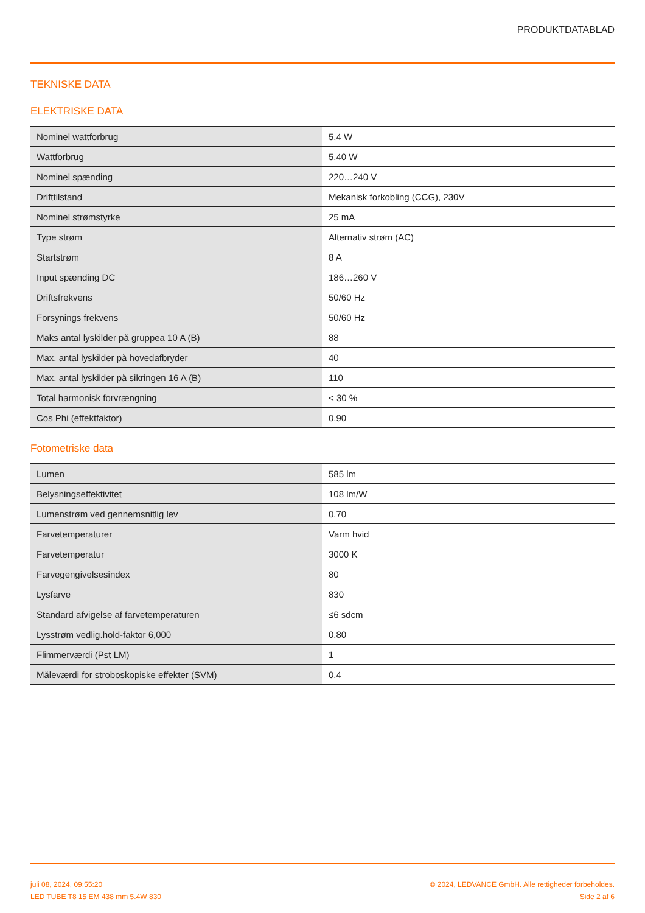PRODUKTDATABLAD
TEKNISKE DATA
ELEKTRISKE DATA
| Nominel wattforbrug | 5,4 W |
| Wattforbrug | 5.40 W |
| Nominel spænding | 220…240 V |
| Drifttilstand | Mekanisk forkobling (CCG), 230V |
| Nominel strømstyrke | 25 mA |
| Type strøm | Alternativ strøm (AC) |
| Startstrøm | 8 A |
| Input spænding DC | 186…260 V |
| Driftsfrekvens | 50/60 Hz |
| Forsynings frekvens | 50/60 Hz |
| Maks antal lyskilder på gruppea 10 A (B) | 88 |
| Max. antal lyskilder på hovedafbryder | 40 |
| Max. antal lyskilder på sikringen 16 A (B) | 110 |
| Total harmonisk forvrængning | < 30 % |
| Cos Phi (effektfaktor) | 0,90 |
Fotometriske data
| Lumen | 585 lm |
| Belysningseffektivitet | 108 lm/W |
| Lumenstrøm ved gennemsnitlig lev | 0.70 |
| Farvetemperaturer | Varm hvid |
| Farvetemperatur | 3000 K |
| Farvegengivelsesindex | 80 |
| Lysfarve | 830 |
| Standard afvigelse af farvetemperaturen | ≤6 sdcm |
| Lysstrøm vedlig.hold-faktor 6,000 | 0.80 |
| Flimmerværdi (Pst LM) | 1 |
| Måleværdi for stroboskopiske effekter (SVM) | 0.4 |
juli 08, 2024, 09:55:20
LED TUBE T8 15 EM 438 mm 5.4W 830
© 2024, LEDVANCE GmbH. Alle rettigheder forbeholdes.
Side 2 af 6